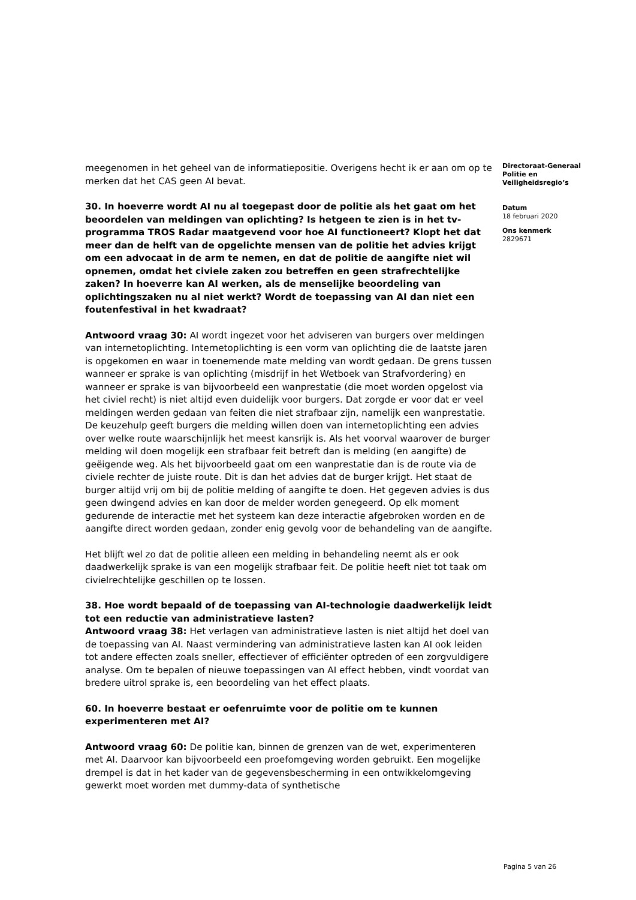meegenomen in het geheel van de informatiepositie. Overigens hecht ik er aan om op te merken dat het CAS geen AI bevat.
30. In hoeverre wordt AI nu al toegepast door de politie als het gaat om het beoordelen van meldingen van oplichting? Is hetgeen te zien is in het tv-programma TROS Radar maatgevend voor hoe AI functioneert? Klopt het dat meer dan de helft van de opgelichte mensen van de politie het advies krijgt om een advocaat in de arm te nemen, en dat de politie de aangifte niet wil opnemen, omdat het civiele zaken zou betreffen en geen strafrechtelijke zaken? In hoeverre kan AI werken, als de menselijke beoordeling van oplichtingszaken nu al niet werkt? Wordt de toepassing van AI dan niet een foutenfestival in het kwadraat?
Antwoord vraag 30: AI wordt ingezet voor het adviseren van burgers over meldingen van internetoplichting. Internetoplichting is een vorm van oplichting die de laatste jaren is opgekomen en waar in toenemende mate melding van wordt gedaan. De grens tussen wanneer er sprake is van oplichting (misdrijf in het Wetboek van Strafvordering) en wanneer er sprake is van bijvoorbeeld een wanprestatie (die moet worden opgelost via het civiel recht) is niet altijd even duidelijk voor burgers. Dat zorgde er voor dat er veel meldingen werden gedaan van feiten die niet strafbaar zijn, namelijk een wanprestatie. De keuzehulp geeft burgers die melding willen doen van internetoplichting een advies over welke route waarschijnlijk het meest kansrijk is. Als het voorval waarover de burger melding wil doen mogelijk een strafbaar feit betreft dan is melding (en aangifte) de geëigende weg. Als het bijvoorbeeld gaat om een wanprestatie dan is de route via de civiele rechter de juiste route. Dit is dan het advies dat de burger krijgt. Het staat de burger altijd vrij om bij de politie melding of aangifte te doen. Het gegeven advies is dus geen dwingend advies en kan door de melder worden genegeerd. Op elk moment gedurende de interactie met het systeem kan deze interactie afgebroken worden en de aangifte direct worden gedaan, zonder enig gevolg voor de behandeling van de aangifte.
Het blijft wel zo dat de politie alleen een melding in behandeling neemt als er ook daadwerkelijk sprake is van een mogelijk strafbaar feit. De politie heeft niet tot taak om civielrechtelijke geschillen op te lossen.
38. Hoe wordt bepaald of de toepassing van AI-technologie daadwerkelijk leidt tot een reductie van administratieve lasten?
Antwoord vraag 38: Het verlagen van administratieve lasten is niet altijd het doel van de toepassing van AI. Naast vermindering van administratieve lasten kan AI ook leiden tot andere effecten zoals sneller, effectiever of efficiënter optreden of een zorgvuldigere analyse. Om te bepalen of nieuwe toepassingen van AI effect hebben, vindt voordat van bredere uitrol sprake is, een beoordeling van het effect plaats.
60. In hoeverre bestaat er oefenruimte voor de politie om te kunnen experimenteren met AI?
Antwoord vraag 60: De politie kan, binnen de grenzen van de wet, experimenteren met AI. Daarvoor kan bijvoorbeeld een proefomgeving worden gebruikt. Een mogelijke drempel is dat in het kader van de gegevensbescherming in een ontwikkelomgeving gewerkt moet worden met dummy-data of synthetische
Directoraat-Generaal
Politie en
Veiligheidsregio’s
Datum
18 februari 2020
Ons kenmerk
2829671
Pagina 5 van 26